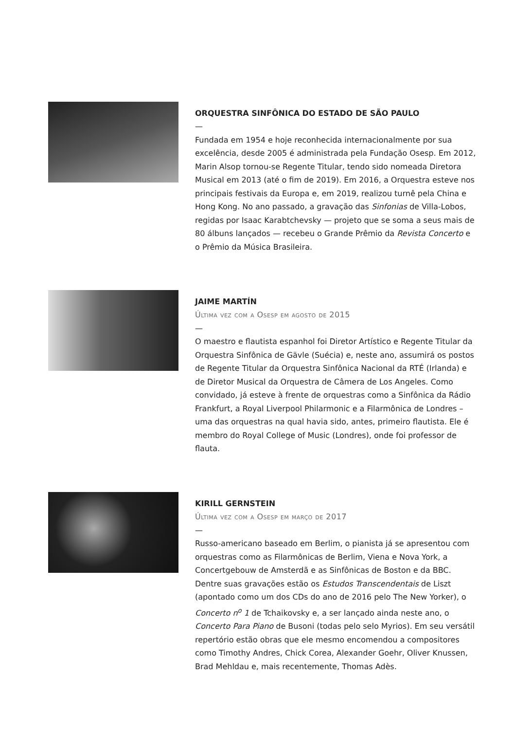ORQUESTRA SINFÔNICA DO ESTADO DE SÃO PAULO
—
Fundada em 1954 e hoje reconhecida internacionalmente por sua excelência, desde 2005 é administrada pela Fundação Osesp. Em 2012, Marin Alsop tornou-se Regente Titular, tendo sido nomeada Diretora Musical em 2013 (até o fim de 2019). Em 2016, a Orquestra esteve nos principais festivais da Europa e, em 2019, realizou turnê pela China e Hong Kong. No ano passado, a gravação das Sinfonias de Villa-Lobos, regidas por Isaac Karabtchevsky — projeto que se soma a seus mais de 80 álbuns lançados — recebeu o Grande Prêmio da Revista Concerto e o Prêmio da Música Brasileira.
JAIME MARTÍN
Última vez com a Osesp em agosto de 2015
—
O maestro e flautista espanhol foi Diretor Artístico e Regente Titular da Orquestra Sinfônica de Gävle (Suécia) e, neste ano, assumirá os postos de Regente Titular da Orquestra Sinfônica Nacional da RTÉ (Irlanda) e de Diretor Musical da Orquestra de Câmera de Los Angeles. Como convidado, já esteve à frente de orquestras como a Sinfônica da Rádio Frankfurt, a Royal Liverpool Philarmonic e a Filarmônica de Londres – uma das orquestras na qual havia sido, antes, primeiro flautista. Ele é membro do Royal College of Music (Londres), onde foi professor de flauta.
KIRILL GERNSTEIN
Última vez com a Osesp em março de 2017
—
Russo-americano baseado em Berlim, o pianista já se apresentou com orquestras como as Filarmônicas de Berlim, Viena e Nova York, a Concertgebouw de Amsterdã e as Sinfônicas de Boston e da BBC. Dentre suas gravações estão os Estudos Transcendentais de Liszt (apontado como um dos CDs do ano de 2016 pelo The New Yorker), o Concerto n<sup>o</sup> 1 de Tchaikovsky e, a ser lançado ainda neste ano, o Concerto Para Piano de Busoni (todas pelo selo Myrios). Em seu versátil repertório estão obras que ele mesmo encomendou a compositores como Timothy Andres, Chick Corea, Alexander Goehr, Oliver Knussen, Brad Mehldau e, mais recentemente, Thomas Adès.